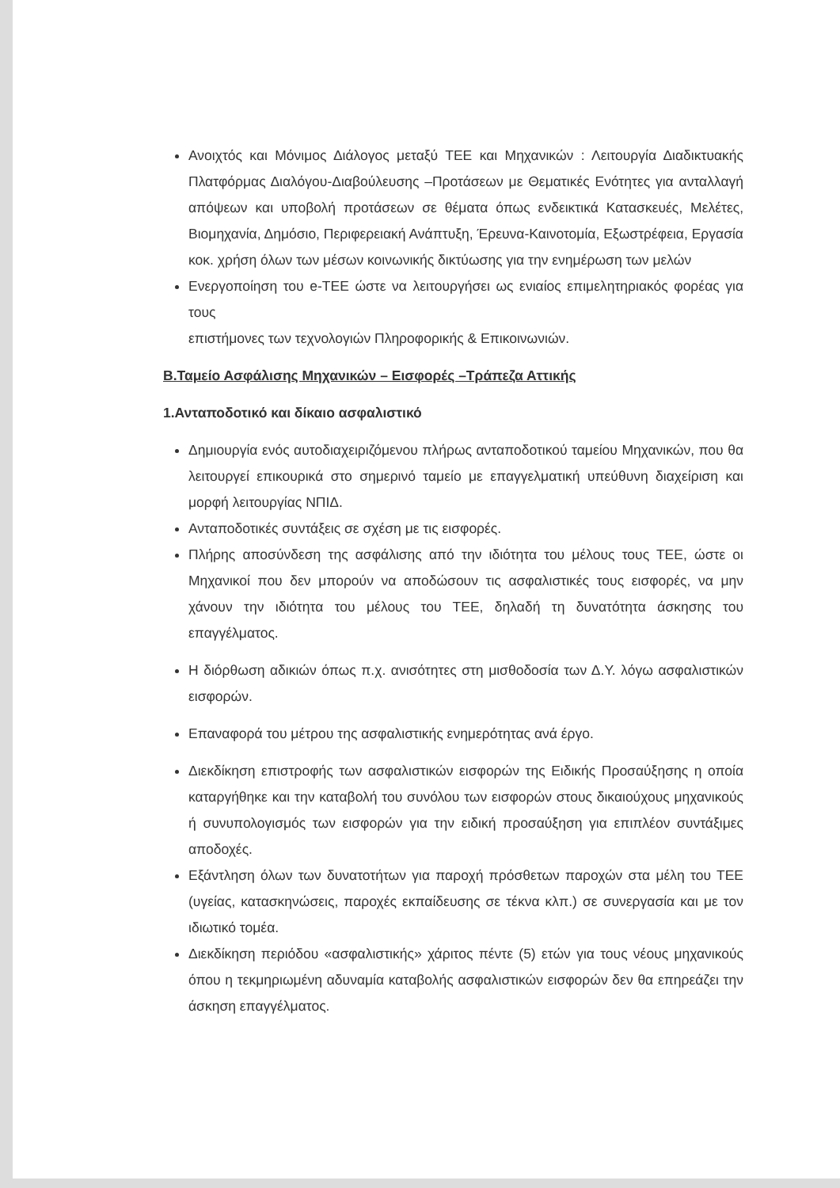Ανοιχτός και Μόνιμος Διάλογος μεταξύ ΤΕΕ και Μηχανικών : Λειτουργία Διαδικτυακής Πλατφόρμας Διαλόγου-Διαβούλευσης –Προτάσεων με Θεματικές Ενότητες για ανταλλαγή απόψεων και υποβολή προτάσεων σε θέματα όπως ενδεικτικά Κατασκευές, Μελέτες, Βιομηχανία, Δημόσιο, Περιφερειακή Ανάπτυξη, Έρευνα-Καινοτομία, Εξωστρέφεια, Εργασία κοκ. χρήση όλων των μέσων κοινωνικής δικτύωσης για την ενημέρωση των μελών
Ενεργοποίηση του e-ΤΕΕ ώστε να λειτουργήσει ως ενιαίος επιμελητηριακός φορέας για τους
επιστήμονες των τεχνολογιών Πληροφορικής & Επικοινωνιών.
Β.Ταμείο Ασφάλισης Μηχανικών – Εισφορές –Τράπεζα Αττικής
1.Ανταποδοτικό και δίκαιο ασφαλιστικό
Δημιουργία ενός αυτοδιαχειριζόμενου πλήρως ανταποδοτικού ταμείου Μηχανικών, που θα λειτουργεί επικουρικά στο σημερινό ταμείο με επαγγελματική υπεύθυνη διαχείριση και μορφή λειτουργίας ΝΠΙΔ.
Ανταποδοτικές συντάξεις σε σχέση με τις εισφορές.
Πλήρης αποσύνδεση της ασφάλισης από την ιδιότητα του μέλους τους ΤΕΕ, ώστε οι Μηχανικοί που δεν μπορούν να αποδώσουν τις ασφαλιστικές τους εισφορές, να μην χάνουν την ιδιότητα του μέλους του ΤΕΕ, δηλαδή τη δυνατότητα άσκησης του επαγγέλματος.
Η διόρθωση αδικιών όπως π.χ. ανισότητες στη μισθοδοσία των Δ.Υ. λόγω ασφαλιστικών εισφορών.
Επαναφορά του μέτρου της ασφαλιστικής ενημερότητας ανά έργο.
Διεκδίκηση επιστροφής των ασφαλιστικών εισφορών της Ειδικής Προσαύξησης η οποία καταργήθηκε και την καταβολή του συνόλου των εισφορών στους δικαιούχους μηχανικούς ή συνυπολογισμός των εισφορών για την ειδική προσαύξηση για επιπλέον συντάξιμες αποδοχές.
Εξάντληση όλων των δυνατοτήτων για παροχή πρόσθετων παροχών στα μέλη του ΤΕΕ (υγείας, κατασκηνώσεις, παροχές εκπαίδευσης σε τέκνα κλπ.) σε συνεργασία και με τον ιδιωτικό τομέα.
Διεκδίκηση περιόδου «ασφαλιστικής» χάριτος πέντε (5) ετών για τους νέους μηχανικούς όπου η τεκμηριωμένη αδυναμία καταβολής ασφαλιστικών εισφορών δεν θα επηρεάζει την άσκηση επαγγέλματος.